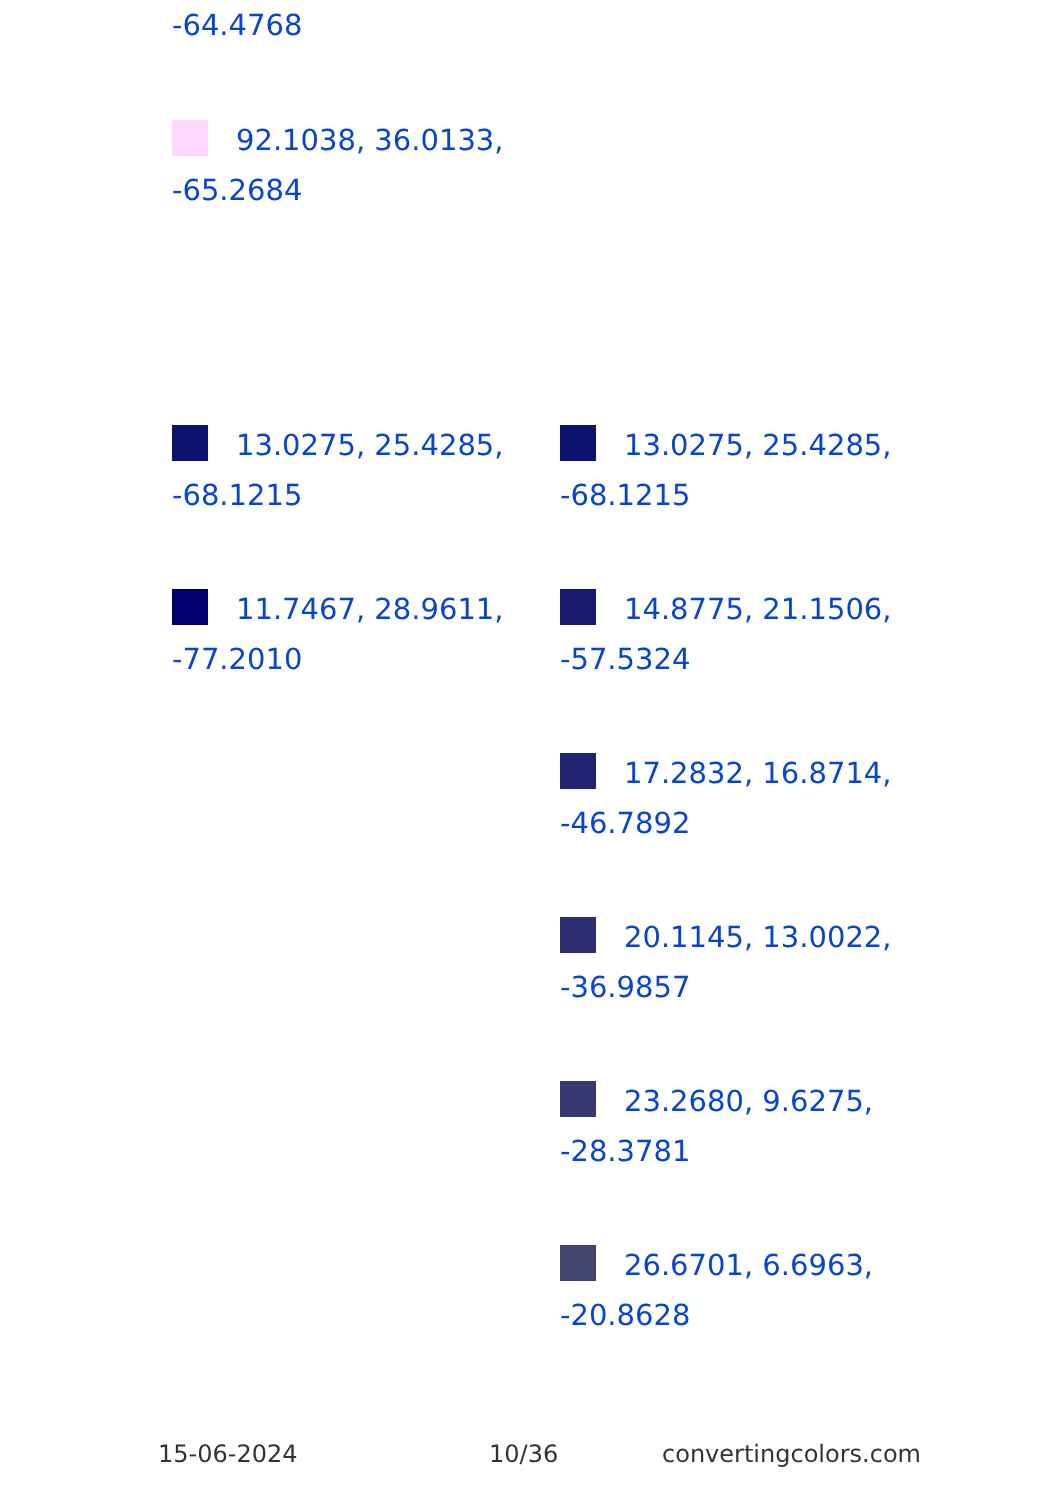-64.4768
92.1038, 36.0133, -65.2684
13.0275, 25.4285, -68.1215
13.0275, 25.4285, -68.1215
11.7467, 28.9611, -77.2010
14.8775, 21.1506, -57.5324
17.2832, 16.8714, -46.7892
20.1145, 13.0022, -36.9857
23.2680, 9.6275, -28.3781
26.6701, 6.6963, -20.8628
15-06-2024 10/36 convertingcolors.com